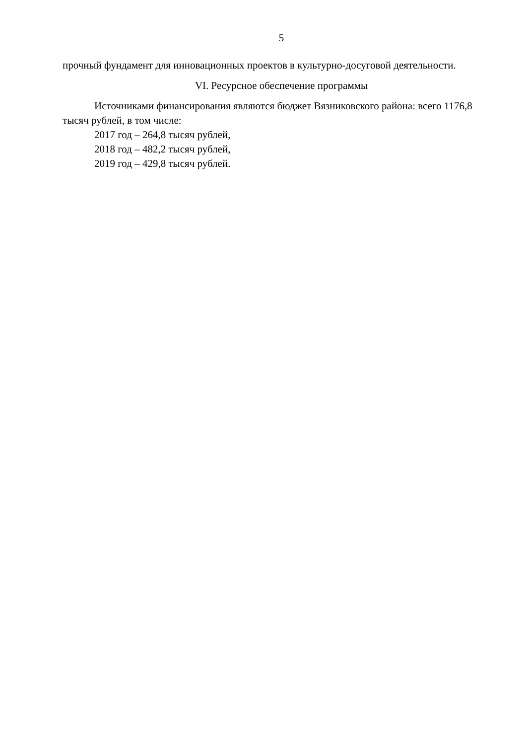5
прочный фундамент для инновационных проектов в культурно-досуговой деятельности.
VI. Ресурсное обеспечение программы
Источниками финансирования являются бюджет Вязниковского района: всего 1176,8 тысяч рублей, в том числе:
2017 год – 264,8 тысяч рублей,
2018 год – 482,2 тысяч рублей,
2019 год – 429,8 тысяч рублей.